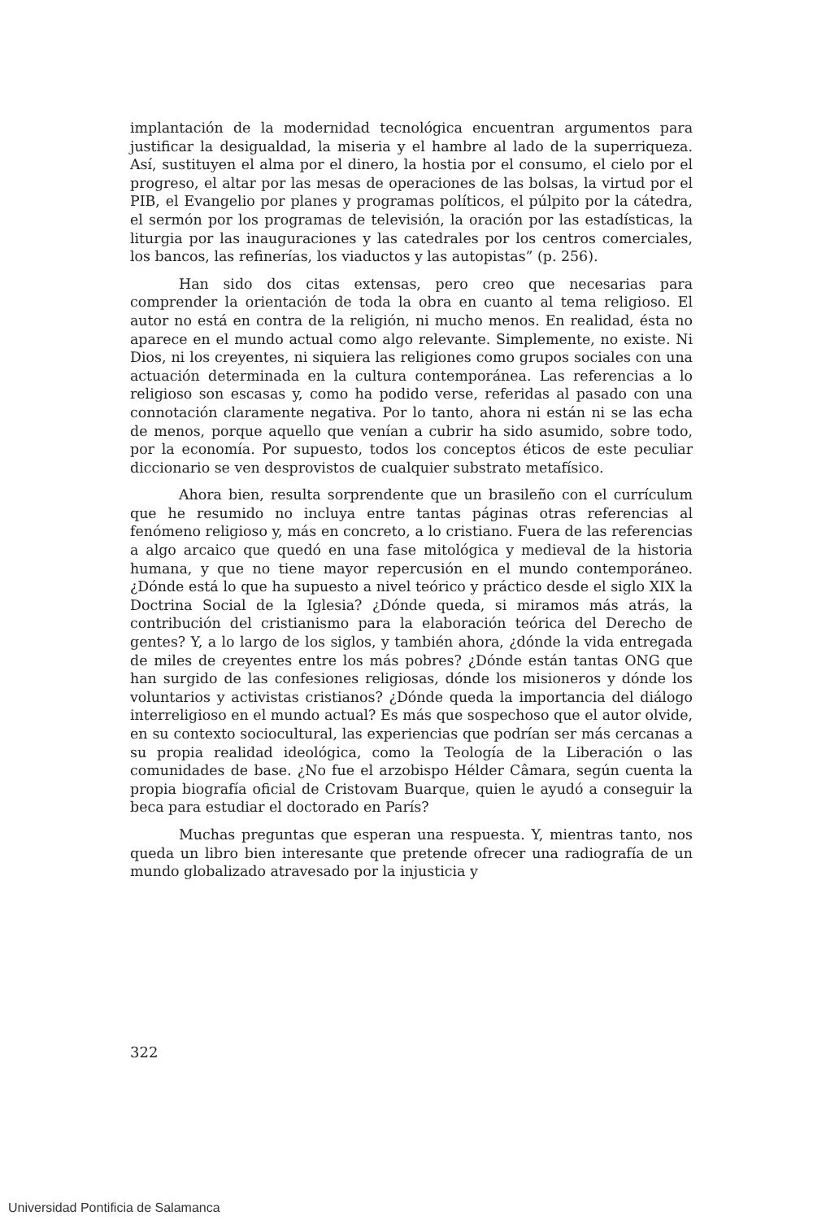implantación de la modernidad tecnológica encuentran argumentos para justificar la desigualdad, la miseria y el hambre al lado de la superriqueza. Así, sustituyen el alma por el dinero, la hostia por el consumo, el cielo por el progreso, el altar por las mesas de operaciones de las bolsas, la virtud por el PIB, el Evangelio por planes y programas políticos, el púlpito por la cátedra, el sermón por los programas de televisión, la oración por las estadísticas, la liturgia por las inauguraciones y las catedrales por los centros comerciales, los bancos, las refinerías, los viaductos y las autopistas” (p. 256).
Han sido dos citas extensas, pero creo que necesarias para comprender la orientación de toda la obra en cuanto al tema religioso. El autor no está en contra de la religión, ni mucho menos. En realidad, ésta no aparece en el mundo actual como algo relevante. Simplemente, no existe. Ni Dios, ni los creyentes, ni siquiera las religiones como grupos sociales con una actuación determinada en la cultura contemporánea. Las referencias a lo religioso son escasas y, como ha podido verse, referidas al pasado con una connotación claramente negativa. Por lo tanto, ahora ni están ni se las echa de menos, porque aquello que venían a cubrir ha sido asumido, sobre todo, por la economía. Por supuesto, todos los conceptos éticos de este peculiar diccionario se ven desprovistos de cualquier substrato metafísico.
Ahora bien, resulta sorprendente que un brasileño con el currículum que he resumido no incluya entre tantas páginas otras referencias al fenómeno religioso y, más en concreto, a lo cristiano. Fuera de las referencias a algo arcaico que quedó en una fase mitológica y medieval de la historia humana, y que no tiene mayor repercusión en el mundo contemporáneo. ¿Dónde está lo que ha supuesto a nivel teórico y práctico desde el siglo XIX la Doctrina Social de la Iglesia? ¿Dónde queda, si miramos más atrás, la contribución del cristianismo para la elaboración teórica del Derecho de gentes? Y, a lo largo de los siglos, y también ahora, ¿dónde la vida entregada de miles de creyentes entre los más pobres? ¿Dónde están tantas ONG que han surgido de las confesiones religiosas, dónde los misioneros y dónde los voluntarios y activistas cristianos? ¿Dónde queda la importancia del diálogo interreligioso en el mundo actual? Es más que sospechoso que el autor olvide, en su contexto sociocultural, las experiencias que podrían ser más cercanas a su propia realidad ideológica, como la Teología de la Liberación o las comunidades de base. ¿No fue el arzobispo Hélder Câmara, según cuenta la propia biografía oficial de Cristovam Buarque, quien le ayudó a conseguir la beca para estudiar el doctorado en París?
Muchas preguntas que esperan una respuesta. Y, mientras tanto, nos queda un libro bien interesante que pretende ofrecer una radiografía de un mundo globalizado atravesado por la injusticia y
322
Universidad Pontificia de Salamanca